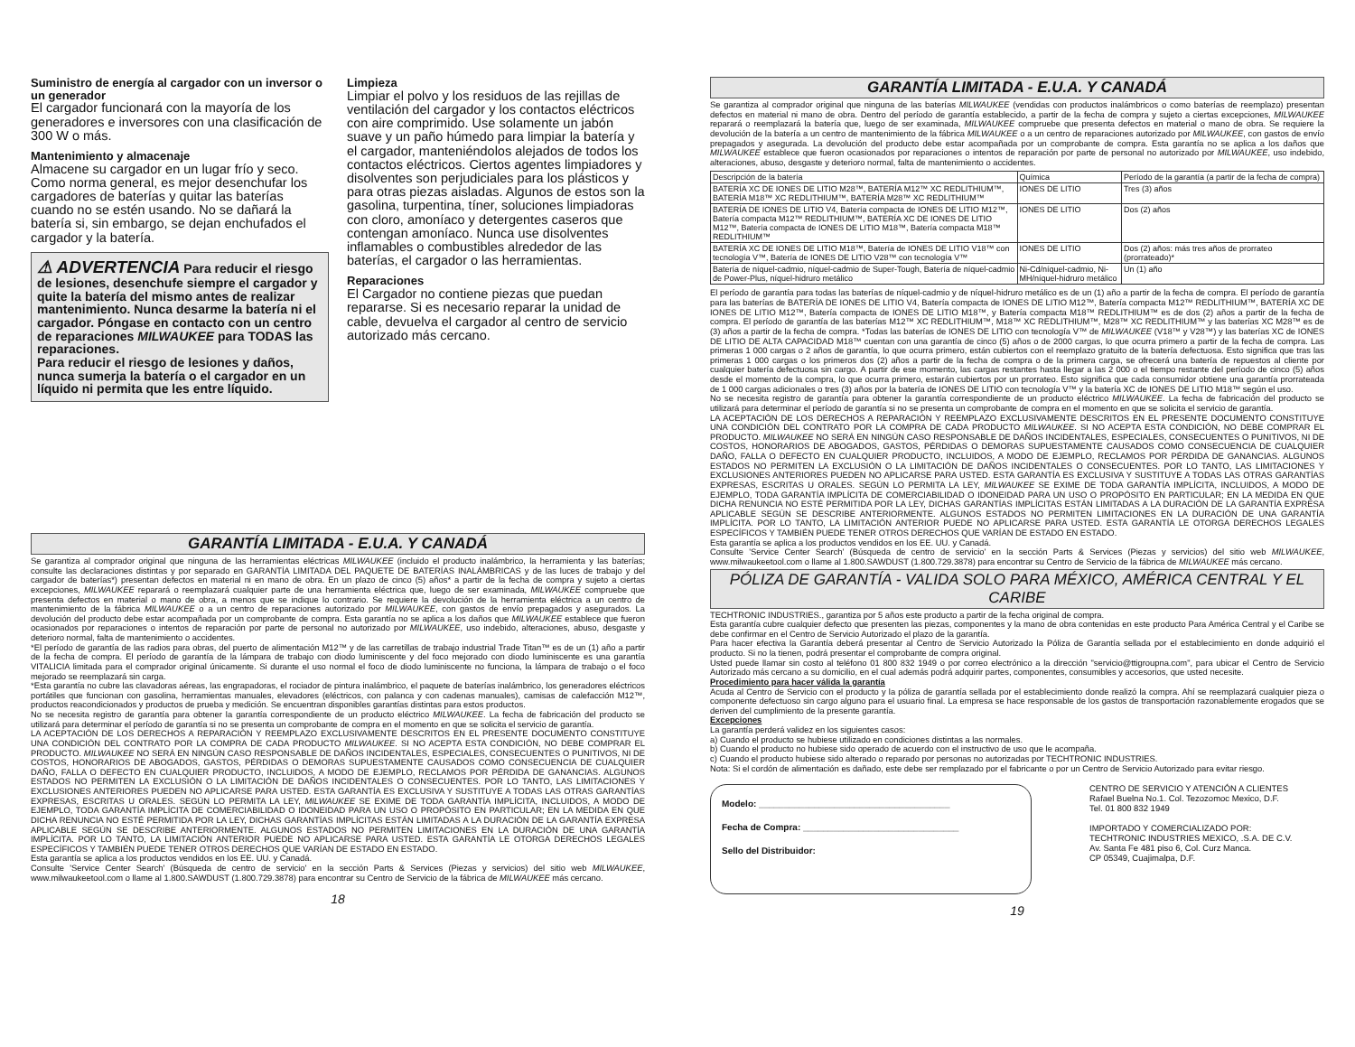Suministro de energía al cargador con un inversor o un generador
El cargador funcionará con la mayoría de los generadores e inversores con una clasificación de 300 W o más.
Mantenimiento y almacenaje
Almacene su cargador en un lugar frío y seco. Como norma general, es mejor desenchufar los cargadores de baterías y quitar las baterías cuando no se estén usando. No se dañará la batería si, sin embargo, se dejan enchufados el cargador y la batería.
⚠ ADVERTENCIA Para reducir el riesgo de lesiones, desenchufe siempre el cargador y quite la batería del mismo antes de realizar mantenimiento. Nunca desarme la batería ni el cargador. Póngase en contacto con un centro de reparaciones MILWAUKEE para TODAS las reparaciones.
Para reducir el riesgo de lesiones y daños, nunca sumerja la batería o el cargador en un líquido ni permita que les entre líquido.
Limpieza
Limpiar el polvo y los residuos de las rejillas de ventilación del cargador y los contactos eléctricos con aire comprimido. Use solamente un jabón suave y un paño húmedo para limpiar la batería y el cargador, manteniéndolos alejados de todos los contactos eléctricos. Ciertos agentes limpiadores y disolventes son perjudiciales para los plásticos y para otras piezas aisladas. Algunos de estos son la gasolina, turpentina, tíner, soluciones limpiadoras con cloro, amoníaco y detergentes caseros que contengan amoníaco. Nunca use disolventes inflamables o combustibles alrededor de las baterías, el cargador o las herramientas.
Reparaciones
El Cargador no contiene piezas que puedan repararse. Si es necesario reparar la unidad de cable, devuelva el cargador al centro de servicio autorizado más cercano.
GARANTÍA LIMITADA - E.U.A. Y CANADÁ
Se garantiza al comprador original que ninguna de las herramientas eléctricas MILWAUKEE (incluido el producto inalámbrico, la herramienta y las baterías; consulte las declaraciones distintas y por separado en GARANTÍA LIMITADA DEL PAQUETE DE BATERÍAS INALÁMBRICAS y de las luces de trabajo y del cargador de baterías*) presentan defectos en material ni en mano de obra. En un plazo de cinco (5) años* a partir de la fecha de compra y sujeto a ciertas excepciones, MILWAUKEE reparará o reemplazará cualquier parte de una herramienta eléctrica que, luego de ser examinada, MILWAUKEE compruebe que presenta defectos en material o mano de obra, a menos que se indique lo contrario. Se requiere la devolución de la herramienta eléctrica a un centro de mantenimiento de la fábrica MILWAUKEE o a un centro de reparaciones autorizado por MILWAUKEE, con gastos de envío prepagados y asegurados. La devolución del producto debe estar acompañada por un comprobante de compra. Esta garantía no se aplica a los daños que MILWAUKEE establece que fueron ocasionados por reparaciones o intentos de reparación por parte de personal no autorizado por MILWAUKEE, uso indebido, alteraciones, abuso, desgaste y deterioro normal, falta de mantenimiento o accidentes.
*El período de garantía de las radios para obras, del puerto de alimentación M12™ y de las carretillas de trabajo industrial Trade Titan™ es de un (1) año a partir de la fecha de compra. El período de garantía de la lámpara de trabajo con diodo luminiscente y del foco mejorado con diodo luminiscente es una garantía VITALICIA limitada para el comprador original únicamente. Si durante el uso normal el foco de diodo luminiscente no funciona, la lámpara de trabajo o el foco mejorado se reemplazará sin carga.
*Esta garantía no cubre las clavadoras aéreas, las engrapadoras, el rociador de pintura inalámbrico, el paquete de baterías inalámbrico, los generadores eléctricos portátiles que funcionan con gasolina, herramientas manuales, elevadores (eléctricos, con palanca y con cadenas manuales), camisas de calefacción M12™, productos reacondicionados y productos de prueba y medición. Se encuentran disponibles garantías distintas para estos productos.
No se necesita registro de garantía para obtener la garantía correspondiente de un producto eléctrico MILWAUKEE. La fecha de fabricación del producto se utilizará para determinar el período de garantía si no se presenta un comprobante de compra en el momento en que se solicita el servicio de garantía.
LA ACEPTACIÓN DE LOS DERECHOS A REPARACIÓN Y REEMPLAZO EXCLUSIVAMENTE DESCRITOS EN EL PRESENTE DOCUMENTO CONSTITUYE UNA CONDICIÓN DEL CONTRATO POR LA COMPRA DE CADA PRODUCTO MILWAUKEE. SI NO ACEPTA ESTA CONDICIÓN, NO DEBE COMPRAR EL PRODUCTO. MILWAUKEE NO SERÁ EN NINGÚN CASO RESPONSABLE DE DAÑOS INCIDENTALES, ESPECIALES, CONSECUENTES O PUNITIVOS, NI DE COSTOS, HONORARIOS DE ABOGADOS, GASTOS, PÉRDIDAS O DEMORAS SUPUESTAMENTE CAUSADOS COMO CONSECUENCIA DE CUALQUIER DAÑO, FALLA O DEFECTO EN CUALQUIER PRODUCTO, INCLUIDOS, A MODO DE EJEMPLO, RECLAMOS POR PÉRDIDA DE GANANCIAS. ALGUNOS ESTADOS NO PERMITEN LA EXCLUSIÓN O LA LIMITACIÓN DE DAÑOS INCIDENTALES O CONSECUENTES. POR LO TANTO, LAS LIMITACIONES Y EXCLUSIONES ANTERIORES PUEDEN NO APLICARSE PARA USTED. ESTA GARANTÍA ES EXCLUSIVA Y SUSTITUYE A TODAS LAS OTRAS GARANTÍAS EXPRESAS, ESCRITAS U ORALES. SEGÚN LO PERMITA LA LEY, MILWAUKEE SE EXIME DE TODA GARANTÍA IMPLÍCITA, INCLUIDOS, A MODO DE EJEMPLO, TODA GARANTÍA IMPLÍCITA DE COMERCIABILIDAD O IDONEIDAD PARA UN USO O PROPÓSITO EN PARTICULAR; EN LA MEDIDA EN QUE DICHA RENUNCIA NO ESTÉ PERMITIDA POR LA LEY, DICHAS GARANTÍAS IMPLÍCITAS ESTÁN LIMITADAS A LA DURACIÓN DE LA GARANTÍA EXPRESA APLICABLE SEGÚN SE DESCRIBE ANTERIORMENTE. ALGUNOS ESTADOS NO PERMITEN LIMITACIONES EN LA DURACIÓN DE UNA GARANTÍA IMPLÍCITA. POR LO TANTO, LA LIMITACIÓN ANTERIOR PUEDE NO APLICARSE PARA USTED. ESTA GARANTÍA LE OTORGA DERECHOS LEGALES ESPECÍFICOS Y TAMBIÉN PUEDE TENER OTROS DERECHOS QUE VARÍAN DE ESTADO EN ESTADO.
Esta garantía se aplica a los productos vendidos en los EE. UU. y Canadá.
Consulte 'Service Center Search' (Búsqueda de centro de servicio' en la sección Parts & Services (Piezas y servicios) del sitio web MILWAUKEE, www.milwaukeetool.com o llame al 1.800.SAWDUST (1.800.729.3878) para encontrar su Centro de Servicio de la fábrica de MILWAUKEE más cercano.
18
GARANTÍA LIMITADA - E.U.A. Y CANADÁ
Se garantiza al comprador original que ninguna de las baterías MILWAUKEE (vendidas con productos inalámbricos o como baterías de reemplazo) presentan defectos en material ni mano de obra. Dentro del período de garantía establecido, a partir de la fecha de compra y sujeto a ciertas excepciones, MILWAUKEE reparará o reemplazará la batería que, luego de ser examinada, MILWAUKEE compruebe que presenta defectos en material o mano de obra. Se requiere la devolución de la batería a un centro de mantenimiento de la fábrica MILWAUKEE o a un centro de reparaciones autorizado por MILWAUKEE, con gastos de envío prepagados y asegurada. La devolución del producto debe estar acompañada por un comprobante de compra. Esta garantía no se aplica a los daños que MILWAUKEE establece que fueron ocasionados por reparaciones o intentos de reparación por parte de personal no autorizado por MILWAUKEE, uso indebido, alteraciones, abuso, desgaste y deterioro normal, falta de mantenimiento o accidentes.
| Descripción de la batería | Química | Período de la garantía (a partir de la fecha de compra) |
| --- | --- | --- |
| BATERÍA XC DE IONES DE LITIO M28™, BATERÍA M12™ XC REDLITHIUM™, BATERÍA M18™ XC REDLITHIUM™, BATERÍA M28™ XC REDLITHIUM™ | IONES DE LITIO | Tres (3) años |
| BATERÍA DE IONES DE LITIO V4, Batería compacta de IONES DE LITIO M12™, Batería compacta M12™ REDLITHIUM™, BATERÍA XC DE IONES DE LITIO M12™, Batería compacta de IONES DE LITIO M18™, Batería compacta M18™ REDLITHIUM™ | IONES DE LITIO | Dos (2) años |
| BATERÍA XC DE IONES DE LITIO M18™, Batería de IONES DE LITIO V18™ con tecnología V™, Batería de IONES DE LITIO V28™ con tecnología V™ | IONES DE LITIO | Dos (2) años: más tres años de prorrateo (prorrateado)* |
| Batería de níquel-cadmio, níquel-cadmio de Super-Tough, Batería de níquel-cadmio de Power-Plus, níquel-hidruro metálico | Ni-Cd/níquel-cadmio, Ni-MH/níquel-hidruro metálico | Un (1) año |
El período de garantía para todas las baterías de níquel-cadmio y de níquel-hidruro metálico es de un (1) año a partir de la fecha de compra. El período de garantía para las baterías de BATERÍA DE IONES DE LITIO V4, Batería compacta de IONES DE LITIO M12™, Batería compacta M12™ REDLITHIUM™, BATERÍA XC DE IONES DE LITIO M12™, Batería compacta de IONES DE LITIO M18™, y Batería compacta M18™ REDLITHIUM™ es de dos (2) años a partir de la fecha de compra. El período de garantía de las baterías M12™ XC REDLITHIUM™, M18™ XC REDLITHIUM™, M28™ XC REDLITHIUM™ y las baterías XC M28™ es de (3) años a partir de la fecha de compra. *Todas las baterías de IONES DE LITIO con tecnología V™ de MILWAUKEE (V18™ y V28™) y las baterías XC de IONES DE LITIO DE ALTA CAPACIDAD M18™ cuentan con una garantía de cinco (5) años o de 2000 cargas, lo que ocurra primero a partir de la fecha de compra. Las primeras 1 000 cargas o 2 años de garantía, lo que ocurra primero, están cubiertos con el reemplazo gratuito de la batería defectuosa. Esto significa que tras las primeras 1 000 cargas o los primeros dos (2) años a partir de la fecha de compra o de la primera carga, se ofrecerá una batería de repuestos al cliente por cualquier batería defectuosa sin cargo. A partir de ese momento, las cargas restantes hasta llegar a las 2 000 o el tiempo restante del período de cinco (5) años desde el momento de la compra, lo que ocurra primero, estarán cubiertos por un prorrateo. Esto significa que cada consumidor obtiene una garantía prorrateada de 1 000 cargas adicionales o tres (3) años por la batería de IONES DE LITIO con tecnología V™ y la batería XC de IONES DE LITIO M18™ según el uso.
No se necesita registro de garantía para obtener la garantía correspondiente de un producto eléctrico MILWAUKEE. La fecha de fabricación del producto se utilizará para determinar el período de garantía si no se presenta un comprobante de compra en el momento en que se solicita el servicio de garantía.
LA ACEPTACIÓN DE LOS DERECHOS A REPARACIÓN Y REEMPLAZO EXCLUSIVAMENTE DESCRITOS EN EL PRESENTE DOCUMENTO CONSTITUYE UNA CONDICIÓN DEL CONTRATO POR LA COMPRA DE CADA PRODUCTO MILWAUKEE. SI NO ACEPTA ESTA CONDICIÓN, NO DEBE COMPRAR EL PRODUCTO. MILWAUKEE NO SERÁ EN NINGÚN CASO RESPONSABLE DE DAÑOS INCIDENTALES, ESPECIALES, CONSECUENTES O PUNITIVOS, NI DE COSTOS, HONORARIOS DE ABOGADOS, GASTOS, PÉRDIDAS O DEMORAS SUPUESTAMENTE CAUSADOS COMO CONSECUENCIA DE CUALQUIER DAÑO, FALLA O DEFECTO EN CUALQUIER PRODUCTO, INCLUIDOS, A MODO DE EJEMPLO, RECLAMOS POR PÉRDIDA DE GANANCIAS. ALGUNOS ESTADOS NO PERMITEN LA EXCLUSIÓN O LA LIMITACIÓN DE DAÑOS INCIDENTALES O CONSECUENTES. POR LO TANTO, LAS LIMITACIONES Y EXCLUSIONES ANTERIORES PUEDEN NO APLICARSE PARA USTED. ESTA GARANTÍA ES EXCLUSIVA Y SUSTITUYE A TODAS LAS OTRAS GARANTÍAS EXPRESAS, ESCRITAS U ORALES. SEGÚN LO PERMITA LA LEY, MILWAUKEE SE EXIME DE TODA GARANTÍA IMPLÍCITA, INCLUIDOS, A MODO DE EJEMPLO, TODA GARANTÍA IMPLÍCITA DE COMERCIABILIDAD O IDONEIDAD PARA UN USO O PROPÓSITO EN PARTICULAR; EN LA MEDIDA EN QUE DICHA RENUNCIA NO ESTÉ PERMITIDA POR LA LEY, DICHAS GARANTÍAS IMPLÍCITAS ESTÁN LIMITADAS A LA DURACIÓN DE LA GARANTÍA EXPRESA APLICABLE SEGÚN SE DESCRIBE ANTERIORMENTE. ALGUNOS ESTADOS NO PERMITEN LIMITACIONES EN LA DURACIÓN DE UNA GARANTÍA IMPLÍCITA. POR LO TANTO, LA LIMITACIÓN ANTERIOR PUEDE NO APLICARSE PARA USTED. ESTA GARANTÍA LE OTORGA DERECHOS LEGALES ESPECÍFICOS Y TAMBIÉN PUEDE TENER OTROS DERECHOS QUE VARÍAN DE ESTADO EN ESTADO.
Esta garantía se aplica a los productos vendidos en los EE. UU. y Canadá.
Consulte 'Service Center Search' (Búsqueda de centro de servicio' en la sección Parts & Services (Piezas y servicios) del sitio web MILWAUKEE, www.milwaukeetool.com o llame al 1.800.SAWDUST (1.800.729.3878) para encontrar su Centro de Servicio de la fábrica de MILWAUKEE más cercano.
PÓLIZA DE GARANTÍA - VALIDA SOLO PARA MÉXICO, AMÉRICA CENTRAL Y EL CARIBE
TECHTRONIC INDUSTRIES., garantiza por 5 años este producto a partir de la fecha original de compra.
Esta garantía cubre cualquier defecto que presenten las piezas, componentes y la mano de obra contenidas en este producto Para América Central y el Caribe se debe confirmar en el Centro de Servicio Autorizado el plazo de la garantía.
Para hacer efectiva la Garantía deberá presentar al Centro de Servicio Autorizado la Póliza de Garantía sellada por el establecimiento en donde adquirió el producto. Si no la tienen, podrá presentar el comprobante de compra original.
Usted puede llamar sin costo al teléfono 01 800 832 1949 o por correo electrónico a la dirección "servicio@ttigroupna.com", para ubicar el Centro de Servicio Autorizado más cercano a su domicilio, en el cual además podrá adquirir partes, componentes, consumibles y accesorios, que usted necesite.
Procedimiento para hacer válida la garantía
Acuda al Centro de Servicio con el producto y la póliza de garantía sellada por el establecimiento donde realizó la compra. Ahí se reemplazará cualquier pieza o componente defectuoso sin cargo alguno para el usuario final. La empresa se hace responsable de los gastos de transportación razonablemente erogados que se deriven del cumplimiento de la presente garantía.
Excepciones
La garantía perderá validez en los siguientes casos:
a) Cuando el producto se hubiese utilizado en condiciones distintas a las normales.
b) Cuando el producto no hubiese sido operado de acuerdo con el instructivo de uso que le acompaña.
c) Cuando el producto hubiese sido alterado o reparado por personas no autorizadas por TECHTRONIC INDUSTRIES.
Nota: Si el cordón de alimentación es dañado, este debe ser remplazado por el fabricante o por un Centro de Servicio Autorizado para evitar riesgo.
Modelo: ______________________________________
Fecha de Compra: _______________________________
Sello del Distribuidor:
CENTRO DE SERVICIO Y ATENCIÓN A CLIENTES
Rafael Buelna No.1. Col. Tezozomoc Mexico, D.F.
Tel. 01 800 832 1949
IMPORTADO Y COMERCIALIZADO POR:
TECHTRONIC INDUSTRIES MEXICO, .S.A. DE C.V.
Av. Santa Fe 481 piso 6, Col. Curz Manca.
CP 05349, Cuajimalpa, D.F.
19